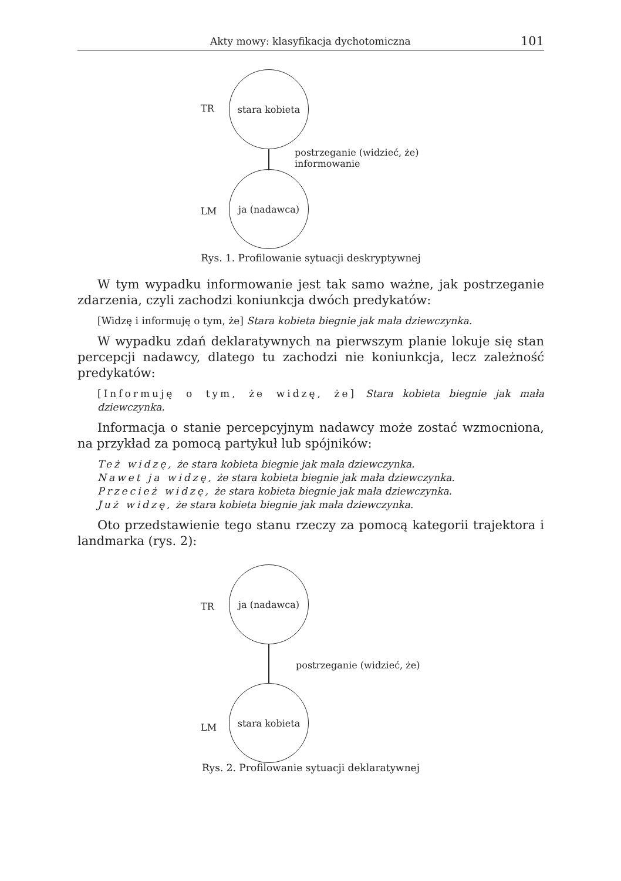Akty mowy: klasyfikacja dychotomiczna 101
stara kobieta
TR
postrzeganie (widzieć, że)
informowanie
ja (nadawca)
LM
Rys. 1. Profilowanie sytuacji deskryptywnej
W tym wypadku informowanie jest tak samo ważne, jak postrzeganie zdarzenia, czyli zachodzi koniunkcja dwóch predykatów:
[Widzę i informuję o tym, że] Stara kobieta biegnie jak mała dziewczynka.
W wypadku zdań deklaratywnych na pierwszym planie lokuje się stan percepcji nadawcy, dlatego tu zachodzi nie koniunkcja, lecz zależność predykatów:
[Informuję o tym, że widzę, że] Stara kobieta biegnie jak mała dziewczynka.
Informacja o stanie percepcyjnym nadawcy może zostać wzmocniona, na przykład za pomocą partykuł lub spójników:
Też widzę, że stara kobieta biegnie jak mała dziewczynka.
Nawet ja widzę, że stara kobieta biegnie jak mała dziewczynka.
Przecież widzę, że stara kobieta biegnie jak mała dziewczynka.
Już widzę, że stara kobieta biegnie jak mała dziewczynka.
Oto przedstawienie tego stanu rzeczy za pomocą kategorii trajektora i landmarka (rys. 2):
ja (nadawca)
TR
postrzeganie (widzieć, że)
stara kobieta
LM
Rys. 2. Profilowanie sytuacji deklaratywnej